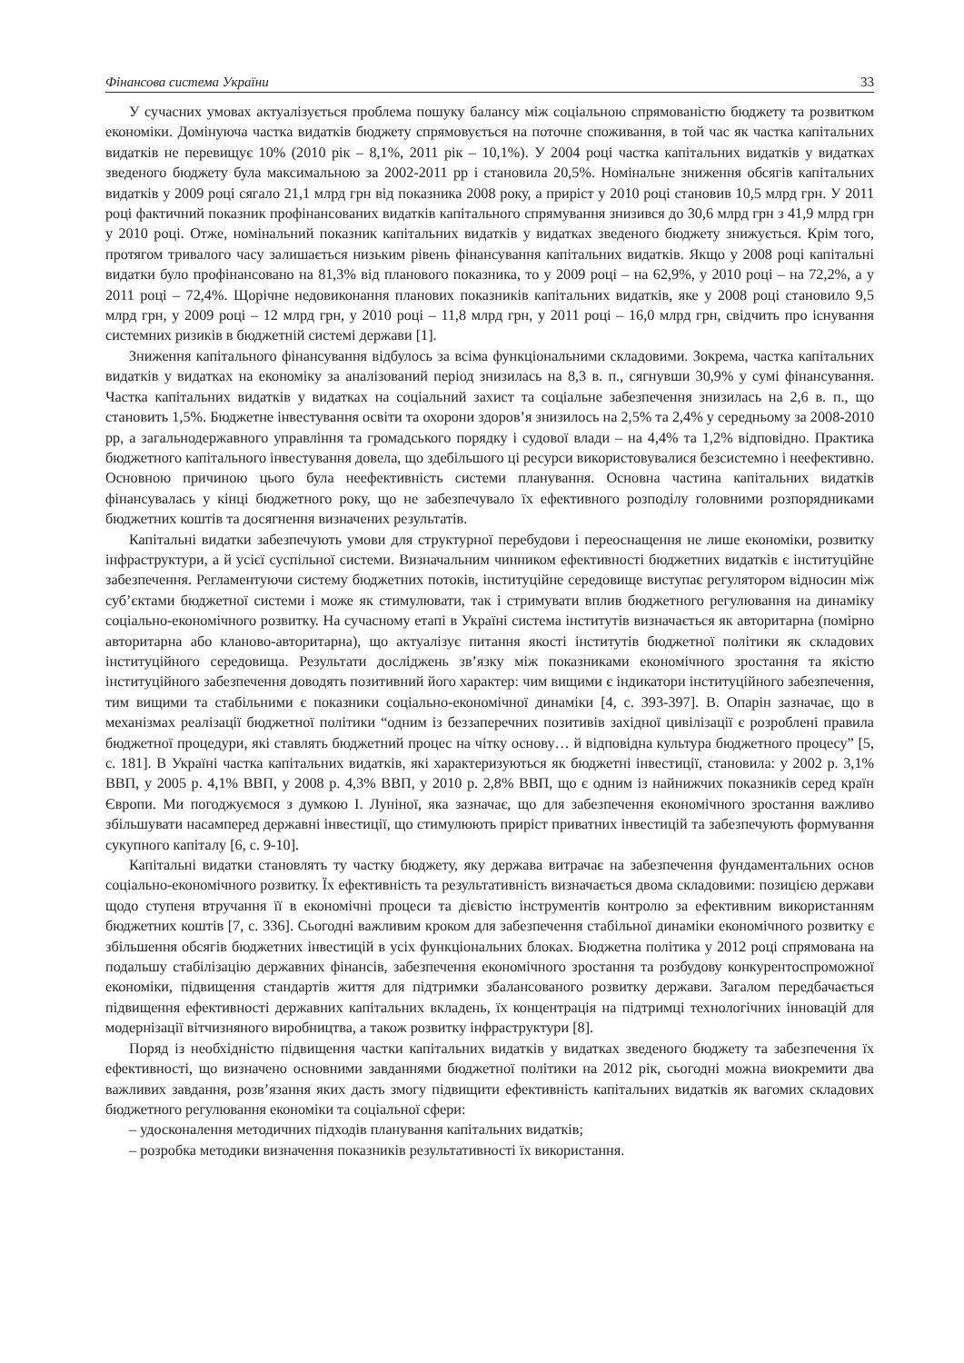Фінансова система України 33
У сучасних умовах актуалізується проблема пошуку балансу між соціальною спрямованістю бюджету та розвитком економіки. Домінуюча частка видатків бюджету спрямовується на поточне споживання, в той час як частка капітальних видатків не перевищує 10% (2010 рік – 8,1%, 2011 рік – 10,1%). У 2004 році частка капітальних видатків у видатках зведеного бюджету була максимальною за 2002-2011 рр і становила 20,5%. Номінальне зниження обсягів капітальних видатків у 2009 році сягало 21,1 млрд грн від показника 2008 року, а приріст у 2010 році становив 10,5 млрд грн. У 2011 році фактичний показник профінансованих видатків капітального спрямування знизився до 30,6 млрд грн з 41,9 млрд грн у 2010 році. Отже, номінальний показник капітальних видатків у видатках зведеного бюджету знижується. Крім того, протягом тривалого часу залишається низьким рівень фінансування капітальних видатків. Якщо у 2008 році капітальні видатки було профінансовано на 81,3% від планового показника, то у 2009 році – на 62,9%, у 2010 році – на 72,2%, а у 2011 році – 72,4%. Щорічне недовиконання планових показників капітальних видатків, яке у 2008 році становило 9,5 млрд грн, у 2009 році – 12 млрд грн, у 2010 році – 11,8 млрд грн, у 2011 році – 16,0 млрд грн, свідчить про існування системних ризиків в бюджетній системі держави [1].
Зниження капітального фінансування відбулось за всіма функціональними складовими. Зокрема, частка капітальних видатків у видатках на економіку за аналізований період знизилась на 8,3 в. п., сягнувши 30,9% у сумі фінансування. Частка капітальних видатків у видатках на соціальний захист та соціальне забезпечення знизилась на 2,6 в. п., що становить 1,5%. Бюджетне інвестування освіти та охорони здоров’я знизилось на 2,5% та 2,4% у середньому за 2008-2010 рр, а загальнодержавного управління та громадського порядку і судової влади – на 4,4% та 1,2% відповідно. Практика бюджетного капітального інвестування довела, що здебільшого ці ресурси використовувалися безсистемно і неефективно. Основною причиною цього була неефективність системи планування. Основна частина капітальних видатків фінансувалась у кінці бюджетного року, що не забезпечувало їх ефективного розподілу головними розпорядниками бюджетних коштів та досягнення визначених результатів.
Капітальні видатки забезпечують умови для структурної перебудови і переоснащення не лише економіки, розвитку інфраструктури, а й усієї суспільної системи. Визначальним чинником ефективності бюджетних видатків є інституційне забезпечення. Регламентуючи систему бюджетних потоків, інституційне середовище виступає регулятором відносин між суб’єктами бюджетної системи і може як стимулювати, так і стримувати вплив бюджетного регулювання на динаміку соціально-економічного розвитку. На сучасному етапі в Україні система інститутів визначається як авторитарна (помірно авторитарна або кланово-авторитарна), що актуалізує питання якості інститутів бюджетної політики як складових інституційного середовища. Результати досліджень зв’язку між показниками економічного зростання та якістю інституційного забезпечення доводять позитивний його характер: чим вищими є індикатори інституційного забезпечення, тим вищими та стабільними є показники соціально-економічної динаміки [4, с. 393-397]. В. Опарін зазначає, що в механізмах реалізації бюджетної політики “одним із беззаперечних позитивів західної цивілізації є розроблені правила бюджетної процедури, які ставлять бюджетний процес на чітку основу… й відповідна культура бюджетного процесу” [5, с. 181]. В Україні частка капітальних видатків, які характеризуються як бюджетні інвестиції, становила: у 2002 р. 3,1% ВВП, у 2005 р. 4,1% ВВП, у 2008 р. 4,3% ВВП, у 2010 р. 2,8% ВВП, що є одним із найнижчих показників серед країн Європи. Ми погоджуємося з думкою І. Луніної, яка зазначає, що для забезпечення економічного зростання важливо збільшувати насамперед державні інвестиції, що стимулюють приріст приватних інвестицій та забезпечують формування сукупного капіталу [6, с. 9-10].
Капітальні видатки становлять ту частку бюджету, яку держава витрачає на забезпечення фундаментальних основ соціально-економічного розвитку. Їх ефективність та результативність визначається двома складовими: позицією держави щодо ступеня втручання її в економічні процеси та дієвістю інструментів контролю за ефективним використанням бюджетних коштів [7, с. 336]. Сьогодні важливим кроком для забезпечення стабільної динаміки економічного розвитку є збільшення обсягів бюджетних інвестицій в усіх функціональних блоках. Бюджетна політика у 2012 році спрямована на подальшу стабілізацію державних фінансів, забезпечення економічного зростання та розбудову конкурентоспроможної економіки, підвищення стандартів життя для підтримки збалансованого розвитку держави. Загалом передбачається підвищення ефективності державних капітальних вкладень, їх концентрація на підтримці технологічних інновацій для модернізації вітчизняного виробництва, а також розвитку інфраструктури [8].
Поряд із необхідністю підвищення частки капітальних видатків у видатках зведеного бюджету та забезпечення їх ефективності, що визначено основними завданнями бюджетної політики на 2012 рік, сьогодні можна виокремити два важливих завдання, розв’язання яких дасть змогу підвищити ефективність капітальних видатків як вагомих складових бюджетного регулювання економіки та соціальної сфери:
– удосконалення методичних підходів планування капітальних видатків;
– розробка методики визначення показників результативності їх використання.